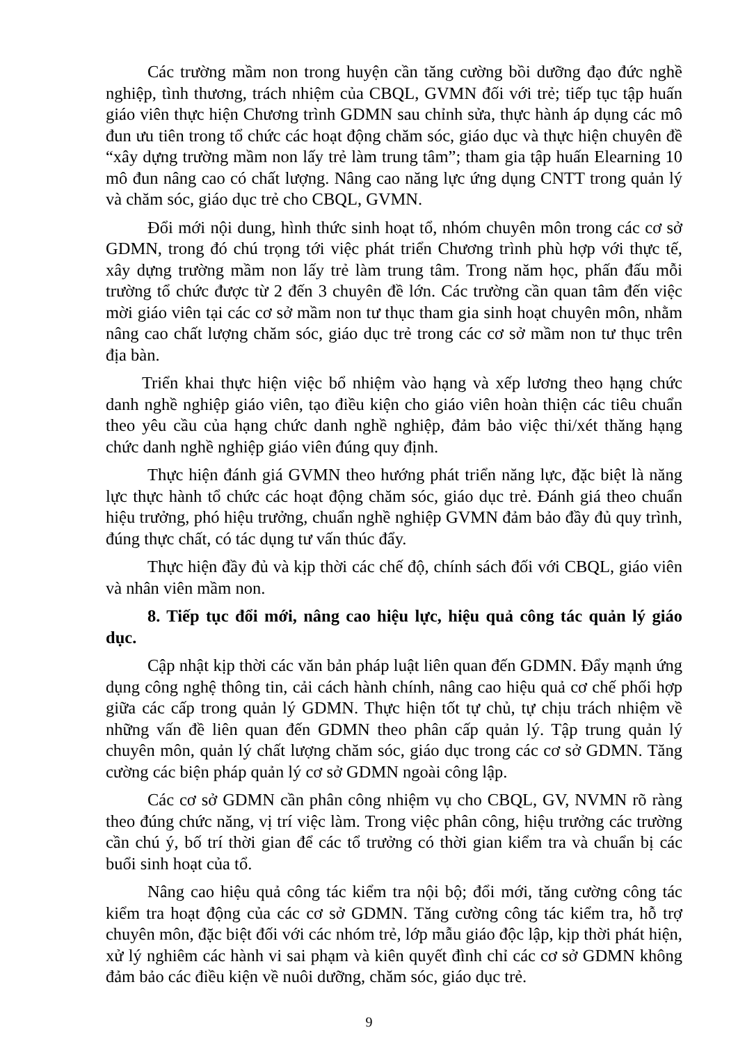Các trường mầm non trong huyện cần tăng cường bồi dưỡng đạo đức nghề nghiệp, tình thương, trách nhiệm của CBQL, GVMN đối với trẻ; tiếp tục tập huấn giáo viên thực hiện Chương trình GDMN sau chỉnh sửa, thực hành áp dụng các mô đun ưu tiên trong tổ chức các hoạt động chăm sóc, giáo dục và thực hiện chuyên đề “xây dựng trường mầm non lấy trẻ làm trung tâm”; tham gia tập huấn Elearning 10 mô đun nâng cao có chất lượng. Nâng cao năng lực ứng dụng CNTT trong quản lý và chăm sóc, giáo dục trẻ cho CBQL, GVMN.
Đổi mới nội dung, hình thức sinh hoạt tổ, nhóm chuyên môn trong các cơ sở GDMN, trong đó chú trọng tới việc phát triển Chương trình phù hợp với thực tế, xây dựng trường mầm non lấy trẻ làm trung tâm. Trong năm học, phấn đấu mỗi trường tổ chức được từ 2 đến 3 chuyên đề lớn. Các trường cần quan tâm đến việc mời giáo viên tại các cơ sở mầm non tư thục tham gia sinh hoạt chuyên môn, nhằm nâng cao chất lượng chăm sóc, giáo dục trẻ trong các cơ sở mầm non tư thục trên địa bàn.
Triển khai thực hiện việc bổ nhiệm vào hạng và xếp lương theo hạng chức danh nghề nghiệp giáo viên, tạo điều kiện cho giáo viên hoàn thiện các tiêu chuẩn theo yêu cầu của hạng chức danh nghề nghiệp, đảm bảo việc thi/xét thăng hạng chức danh nghề nghiệp giáo viên đúng quy định.
Thực hiện đánh giá GVMN theo hướng phát triển năng lực, đặc biệt là năng lực thực hành tổ chức các hoạt động chăm sóc, giáo dục trẻ. Đánh giá theo chuẩn hiệu trưởng, phó hiệu trưởng, chuẩn nghề nghiệp GVMN đảm bảo đầy đủ quy trình, đúng thực chất, có tác dụng tư vấn thúc đẩy.
Thực hiện đầy đủ và kịp thời các chế độ, chính sách đối với CBQL, giáo viên và nhân viên mầm non.
8. Tiếp tục đổi mới, nâng cao hiệu lực, hiệu quả công tác quản lý giáo dục.
Cập nhật kịp thời các văn bản pháp luật liên quan đến GDMN. Đẩy mạnh ứng dụng công nghệ thông tin, cải cách hành chính, nâng cao hiệu quả cơ chế phối hợp giữa các cấp trong quản lý GDMN. Thực hiện tốt tự chủ, tự chịu trách nhiệm về những vấn đề liên quan đến GDMN theo phân cấp quản lý. Tập trung quản lý chuyên môn, quản lý chất lượng chăm sóc, giáo dục trong các cơ sở GDMN. Tăng cường các biện pháp quản lý cơ sở GDMN ngoài công lập.
Các cơ sở GDMN cần phân công nhiệm vụ cho CBQL, GV, NVMN rõ ràng theo đúng chức năng, vị trí việc làm. Trong việc phân công, hiệu trưởng các trường cần chú ý, bố trí thời gian để các tổ trưởng có thời gian kiểm tra và chuẩn bị các buổi sinh hoạt của tổ.
Nâng cao hiệu quả công tác kiểm tra nội bộ; đổi mới, tăng cường công tác kiểm tra hoạt động của các cơ sở GDMN. Tăng cường công tác kiểm tra, hỗ trợ chuyên môn, đặc biệt đối với các nhóm trẻ, lớp mẫu giáo độc lập, kịp thời phát hiện, xử lý nghiêm các hành vi sai phạm và kiên quyết đình chỉ các cơ sở GDMN không đảm bảo các điều kiện về nuôi dưỡng, chăm sóc, giáo dục trẻ.
9